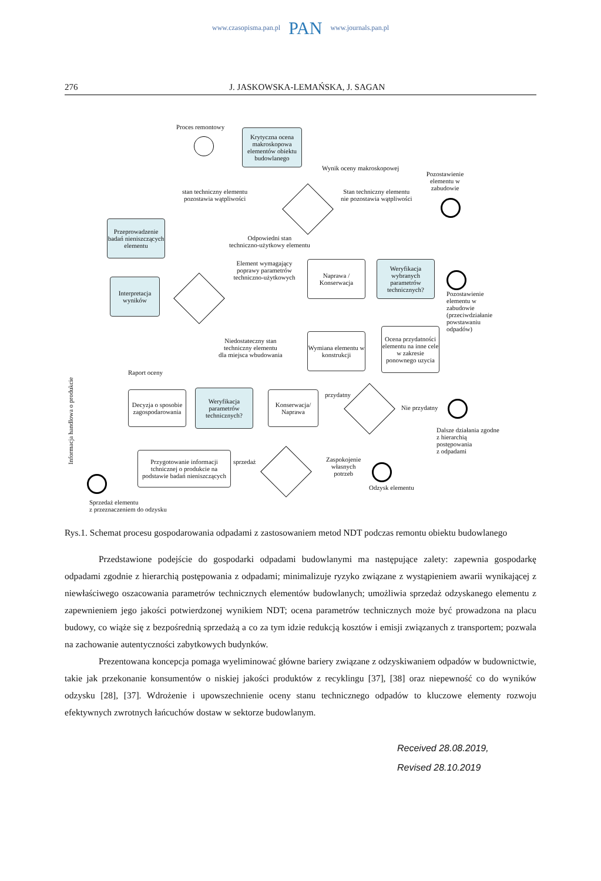www.czasopisma.pan.pl PAN www.journals.pan.pl
276 J. JASKOWSKA-LEMAŃSKA, J. SAGAN
Proces remontowy
Krytyczna ocena makroskopowa elementów obiektu budowlanego
Wynik oceny makroskopowej
Pozostawienie elementu w zabudowie
stan techniczny elementu
pozostawia wątpliwości
Stan techniczny elementu
nie pozostawia wątpliwości
Przeprowadzenie badań nieniszczących elementu
Odpowiedni stan
techniczno-użytkowy elementu
Element wymagający poprawy parametrów techniczno-użytkowych
Naprawa / Konserwacja
Weryfikacja wybranych parametrów technicznych?
Pozostawienie elementu w zabudowie (przeciwdziałanie powstawaniu odpadów)
Interpretacja wyników
Niedostateczny stan
techniczny elementu
dla miejsca wbudowania
Wymiana elementu w konstrukcji
Ocena przydatności elementu na inne cele w zakresie ponownego uzycia
Raport oceny
przydatny
Informacja handlowa o produkcie
Decyzja o sposobie zagospodarowania
Weryfikacja parametrów technicznych?
Konserwacja/ Naprawa
Nie przydatny
Dalsze działania zgodne
z hierarchią
postępowania
z odpadami
Przygotowanie informacji tchnicznej o produkcie na podstawie badań nieniszczących
sprzedaż
Zaspokojenie
własnych
potrzeb
Odzysk elementu
Sprzedaż elementu
z przeznaczeniem do odzysku
Rys.1. Schemat procesu gospodarowania odpadami z zastosowaniem metod NDT podczas remontu obiektu budowlanego
Przedstawione podejście do gospodarki odpadami budowlanymi ma następujące zalety: zapewnia gospodarkę odpadami zgodnie z hierarchią postępowania z odpadami; minimalizuje ryzyko związane z wystąpieniem awarii wynikającej z niewłaściwego oszacowania parametrów technicznych elementów budowlanych; umożliwia sprzedaż odzyskanego elementu z zapewnieniem jego jakości potwierdzonej wynikiem NDT; ocena parametrów technicznych może być prowadzona na placu budowy, co wiąże się z bezpośrednią sprzedażą a co za tym idzie redukcją kosztów i emisji związanych z transportem; pozwala na zachowanie autentyczności zabytkowych budynków.
Prezentowana koncepcja pomaga wyeliminować główne bariery związane z odzyskiwaniem odpadów w budownictwie, takie jak przekonanie konsumentów o niskiej jakości produktów z recyklingu [37], [38] oraz niepewność co do wyników odzysku [28], [37]. Wdrożenie i upowszechnienie oceny stanu technicznego odpadów to kluczowe elementy rozwoju efektywnych zwrotnych łańcuchów dostaw w sektorze budowlanym.
Received 28.08.2019,
Revised 28.10.2019